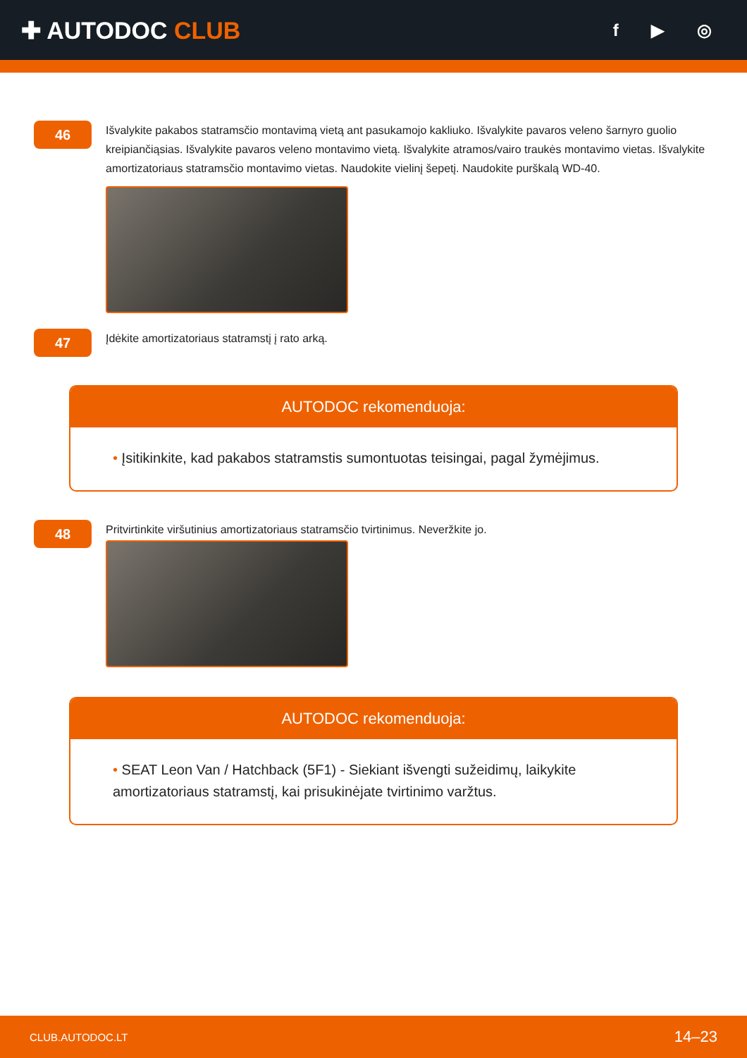✚ AUTODOC CLUB
f ▶ ◎
46
Išvalykite pakabos statramsčio montavimą vietą ant pasukamojo kakliuko. Išvalykite pavaros veleno šarnyro guolio kreipiančiąsias. Išvalykite pavaros veleno montavimo vietą. Išvalykite atramos/vairo traukės montavimo vietas. Išvalykite amortizatoriaus statramsčio montavimo vietas. Naudokite vielinį šepetį. Naudokite purškalą WD-40.
47
Įdėkite amortizatoriaus statramstį į rato arką.
AUTODOC rekomenduoja:
• Įsitikinkite, kad pakabos statramstis sumontuotas teisingai, pagal žymėjimus.
48
Pritvirtinkite viršutinius amortizatoriaus statramsčio tvirtinimus. Neveržkite jo.
AUTODOC rekomenduoja:
• SEAT Leon Van / Hatchback (5F1) - Siekiant išvengti sužeidimų, laikykite amortizatoriaus statramstį, kai prisukinėjate tvirtinimo varžtus.
CLUB.AUTODOC.LT 14–23